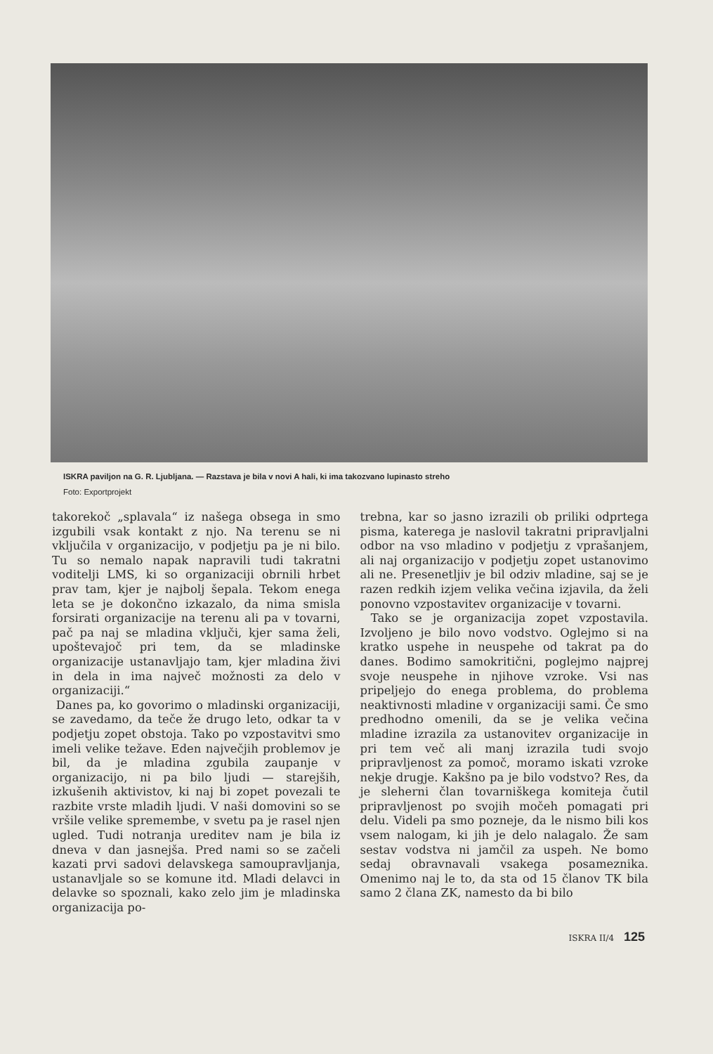ISKRA paviljon na G. R. Ljubljana. — Razstava je bila v novi A hali, ki ima takozvano lupinasto streho
Foto: Exportprojekt
takorekoč „splavala“ iz našega obsega in smo izgubili vsak kontakt z njo. Na terenu se ni vključila v organizacijo, v podjetju pa je ni bilo. Tu so nemalo napak napravili tudi takratni voditelji LMS, ki so organizaciji obrnili hrbet prav tam, kjer je najbolj šepala. Tekom enega leta se je dokončno izkazalo, da nima smisla forsirati organizacije na terenu ali pa v tovarni, pač pa naj se mladina vključi, kjer sama želi, upoštevajoč pri tem, da se mladinske organizacije ustanavljajo tam, kjer mladina živi in dela in ima največ možnosti za delo v organizaciji.“
Danes pa, ko govorimo o mladinski organizaciji, se zavedamo, da teče že drugo leto, odkar ta v podjetju zopet obstoja. Tako po vzpostavitvi smo imeli velike težave. Eden največjih problemov je bil, da je mladina zgubila zaupanje v organizacijo, ni pa bilo ljudi — starejših, izkušenih aktivistov, ki naj bi zopet povezali te razbite vrste mladih ljudi. V naši domovini so se vršile velike spremembe, v svetu pa je rasel njen ugled. Tudi notranja ureditev nam je bila iz dneva v dan jasnejša. Pred nami so se začeli kazati prvi sadovi delavskega samoupravljanja, ustanavljale so se komune itd. Mladi delavci in delavke so spoznali, kako zelo jim je mladinska organizacija po-
trebna, kar so jasno izrazili ob priliki odprtega pisma, katerega je naslovil takratni pripravljalni odbor na vso mladino v podjetju z vprašanjem, ali naj organizacijo v podjetju zopet ustanovimo ali ne. Presenetljiv je bil odziv mladine, saj se je razen redkih izjem velika večina izjavila, da želi ponovno vzpostavitev organizacije v tovarni.
Tako se je organizacija zopet vzpostavila. Izvoljeno je bilo novo vodstvo. Oglejmo si na kratko uspehe in neuspehe od takrat pa do danes. Bodimo samokritični, poglejmo najprej svoje neuspehe in njihove vzroke. Vsi nas pripeljejo do enega problema, do problema neaktivnosti mladine v organizaciji sami. Če smo predhodno omenili, da se je velika večina mladine izrazila za ustanovitev organizacije in pri tem več ali manj izrazila tudi svojo pripravljenost za pomoč, moramo iskati vzroke nekje drugje. Kakšno pa je bilo vodstvo? Res, da je sleherni član tovarniškega komiteja čutil pripravljenost po svojih močeh pomagati pri delu. Videli pa smo pozneje, da le nismo bili kos vsem nalogam, ki jih je delo nalagalo. Že sam sestav vodstva ni jamčil za uspeh. Ne bomo sedaj obravnavali vsakega posameznika. Omenimo naj le to, da sta od 15 članov TK bila samo 2 člana ZK, namesto da bi bilo
ISKRA II/4 125